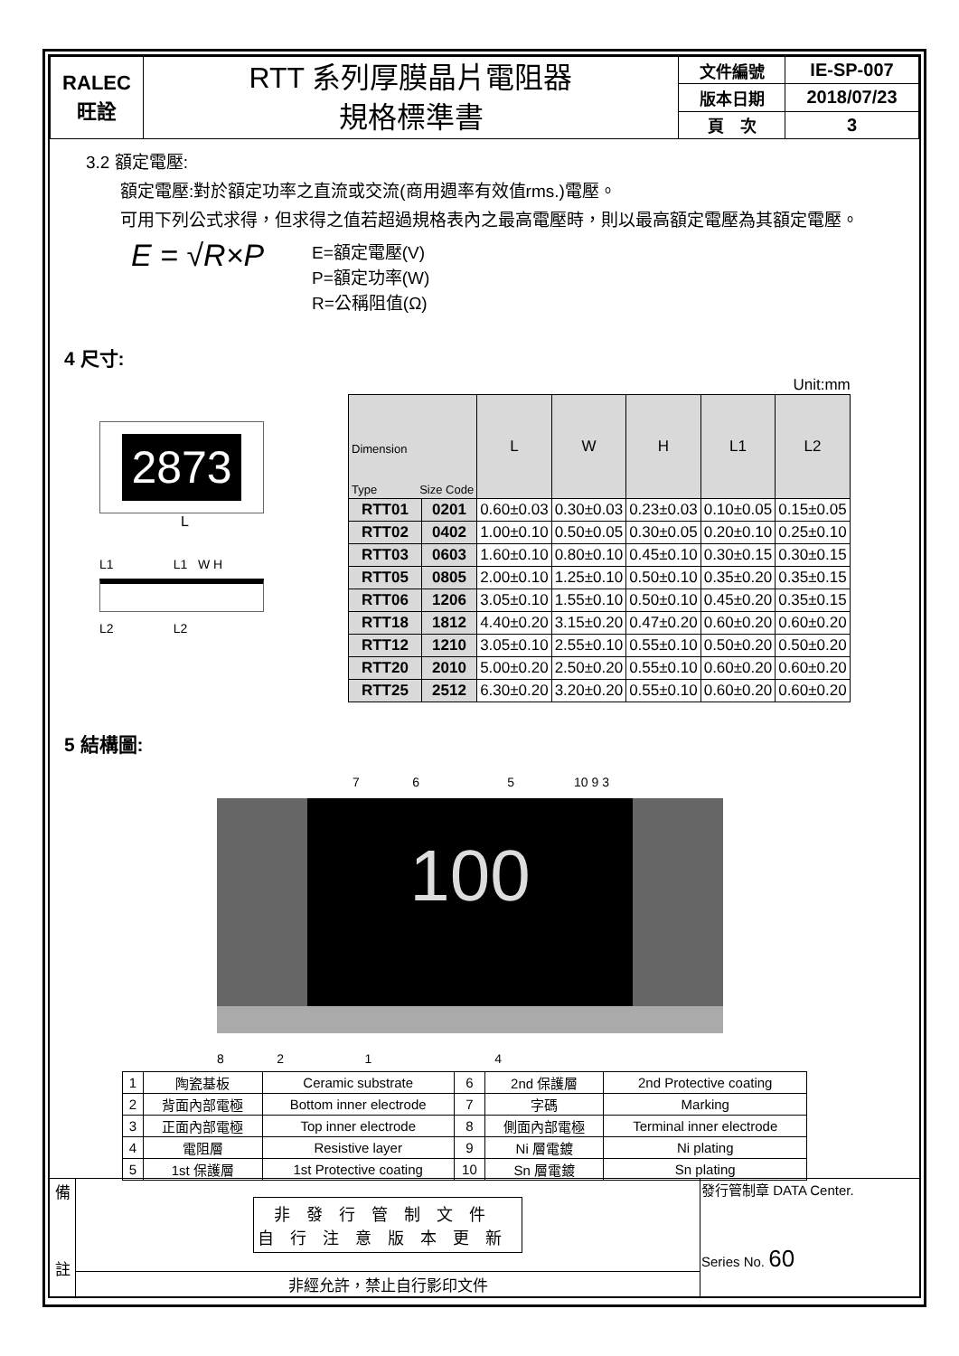| RALEC 旺詮 | RTT 系列厚膜晶片電阻器 規格標準書 | 文件編號 | IE-SP-007 |
| | | 版本日期 | 2018/07/23 |
| | | 頁 次 | 3 |
3.2 額定電壓:
額定電壓:對於額定功率之直流或交流(商用週率有效值rms.)電壓。
可用下列公式求得，但求得之值若超過規格表內之最高電壓時，則以最高額定電壓為其額定電壓。
E = √R×P
E=額定電壓(V)
P=額定功率(W)
R=公稱阻值(Ω)
4 尺寸:
2873
L
L1 L1 W H
L2 L2
Unit:mm
| Dimension Type Size Code | | L | W | H | L1 | L2 |
| --- | --- | --- | --- | --- | --- | --- |
| RTT01 | 0201 | 0.60±0.03 | 0.30±0.03 | 0.23±0.03 | 0.10±0.05 | 0.15±0.05 |
| RTT02 | 0402 | 1.00±0.10 | 0.50±0.05 | 0.30±0.05 | 0.20±0.10 | 0.25±0.10 |
| RTT03 | 0603 | 1.60±0.10 | 0.80±0.10 | 0.45±0.10 | 0.30±0.15 | 0.30±0.15 |
| RTT05 | 0805 | 2.00±0.10 | 1.25±0.10 | 0.50±0.10 | 0.35±0.20 | 0.35±0.15 |
| RTT06 | 1206 | 3.05±0.10 | 1.55±0.10 | 0.50±0.10 | 0.45±0.20 | 0.35±0.15 |
| RTT18 | 1812 | 4.40±0.20 | 3.15±0.20 | 0.47±0.20 | 0.60±0.20 | 0.60±0.20 |
| RTT12 | 1210 | 3.05±0.10 | 2.55±0.10 | 0.55±0.10 | 0.50±0.20 | 0.50±0.20 |
| RTT20 | 2010 | 5.00±0.20 | 2.50±0.20 | 0.55±0.10 | 0.60±0.20 | 0.60±0.20 |
| RTT25 | 2512 | 6.30±0.20 | 3.20±0.20 | 0.55±0.10 | 0.60±0.20 | 0.60±0.20 |
5 結構圖:
7 6 5 10 9 3
100
8 2 1 4
| 1 | 陶瓷基板 | Ceramic substrate | 6 | 2nd 保護層 | 2nd Protective coating |
| 2 | 背面內部電極 | Bottom inner electrode | 7 | 字碼 | Marking |
| 3 | 正面內部電極 | Top inner electrode | 8 | 側面內部電極 | Terminal inner electrode |
| 4 | 電阻層 | Resistive layer | 9 | Ni 層電鍍 | Ni plating |
| 5 | 1st 保護層 | 1st Protective coating | 10 | Sn 層電鍍 | Sn plating |
| 備 註 | 非發行管制文件 自行注意版本更新 | 發行管制章 DATA Center. Series No. 60 |
| | 非經允許，禁止自行影印文件 | |